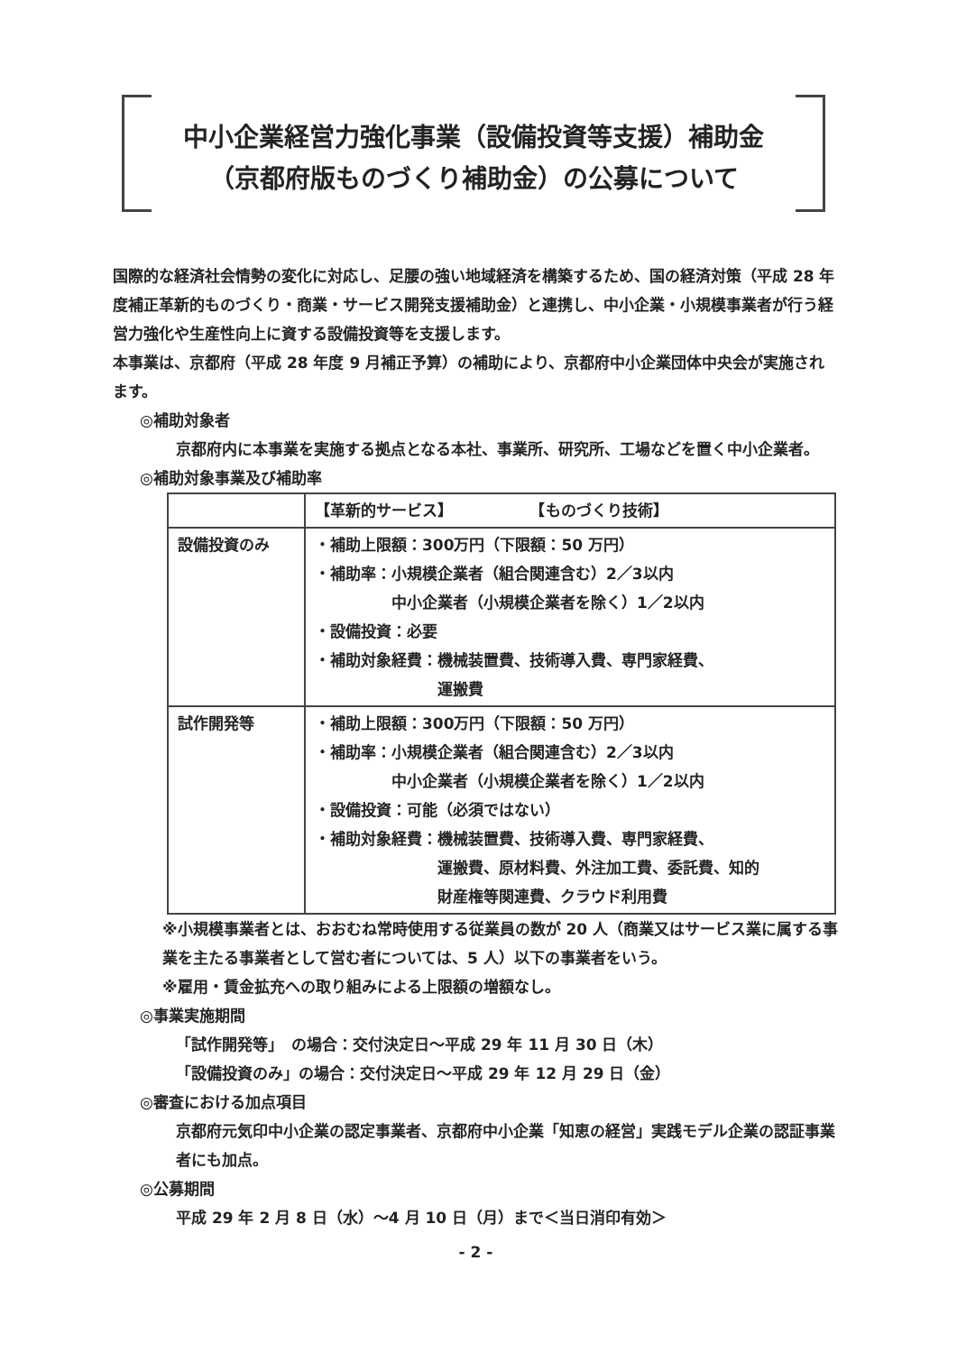中小企業経営力強化事業（設備投資等支援）補助金
（京都府版ものづくり補助金）の公募について
国際的な経済社会情勢の変化に対応し、足腰の強い地域経済を構築するため、国の経済対策（平成 28 年度補正革新的ものづくり・商業・サービス開発支援補助金）と連携し、中小企業・小規模事業者が行う経営力強化や生産性向上に資する設備投資等を支援します。
本事業は、京都府（平成 28 年度 9 月補正予算）の補助により、京都府中小企業団体中央会が実施されます。
◎補助対象者
京都府内に本事業を実施する拠点となる本社、事業所、研究所、工場などを置く中小企業者。
◎補助対象事業及び補助率
| | 【革新的サービス】 【ものづくり技術】 |
| 設備投資のみ | ・補助上限額：300万円（下限額：50 万円） ・補助率：小規模企業者（組合関連含む）2／3以内 中小企業者（小規模企業者を除く）1／2以内 ・設備投資：必要 ・補助対象経費：機械装置費、技術導入費、専門家経費、 運搬費 |
| 試作開発等 | ・補助上限額：300万円（下限額：50 万円） ・補助率：小規模企業者（組合関連含む）2／3以内 中小企業者（小規模企業者を除く）1／2以内 ・設備投資：可能（必須ではない） ・補助対象経費：機械装置費、技術導入費、専門家経費、 運搬費、原材料費、外注加工費、委託費、知的 財産権等関連費、クラウド利用費 |
※小規模事業者とは、おおむね常時使用する従業員の数が 20 人（商業又はサービス業に属する事業を主たる事業者として営む者については、5 人）以下の事業者をいう。
※雇用・賃金拡充への取り組みによる上限額の増額なし。
◎事業実施期間
「試作開発等」　の場合：交付決定日～平成 29 年 11 月 30 日（木）
「設備投資のみ」の場合：交付決定日～平成 29 年 12 月 29 日（金）
◎審査における加点項目
京都府元気印中小企業の認定事業者、京都府中小企業「知恵の経営」実践モデル企業の認証事業者にも加点。
◎公募期間
平成 29 年 2 月 8 日（水）～4 月 10 日（月）まで＜当日消印有効＞
- 2 -